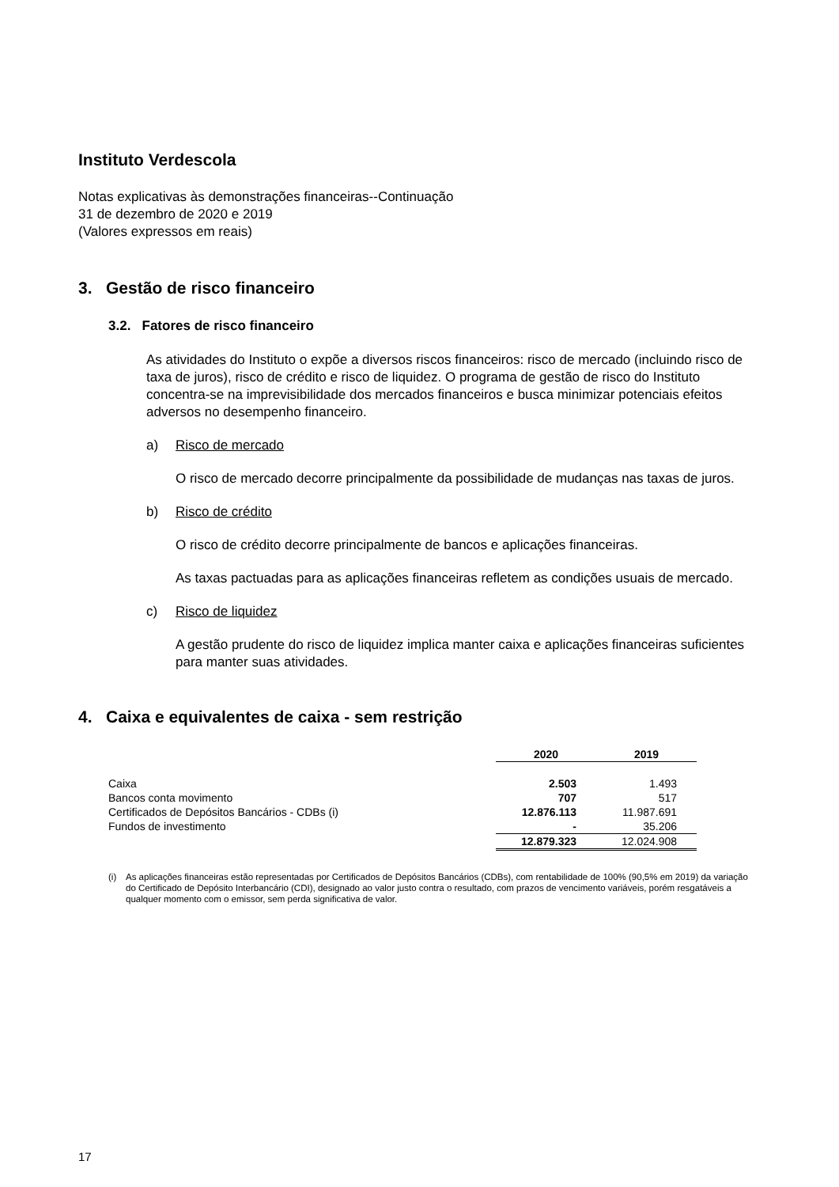Instituto Verdescola
Notas explicativas às demonstrações financeiras--Continuação
31 de dezembro de 2020 e 2019
(Valores expressos em reais)
3. Gestão de risco financeiro
3.2. Fatores de risco financeiro
As atividades do Instituto o expõe a diversos riscos financeiros: risco de mercado (incluindo risco de taxa de juros), risco de crédito e risco de liquidez. O programa de gestão de risco do Instituto concentra-se na imprevisibilidade dos mercados financeiros e busca minimizar potenciais efeitos adversos no desempenho financeiro.
a) Risco de mercado
O risco de mercado decorre principalmente da possibilidade de mudanças nas taxas de juros.
b) Risco de crédito
O risco de crédito decorre principalmente de bancos e aplicações financeiras.
As taxas pactuadas para as aplicações financeiras refletem as condições usuais de mercado.
c) Risco de liquidez
A gestão prudente do risco de liquidez implica manter caixa e aplicações financeiras suficientes para manter suas atividades.
4. Caixa e equivalentes de caixa - sem restrição
| | 2020 | 2019 |
| Caixa | 2.503 | 1.493 |
| Bancos conta movimento | 707 | 517 |
| Certificados de Depósitos Bancários - CDBs (i) | 12.876.113 | 11.987.691 |
| Fundos de investimento | - | 35.206 |
| | 12.879.323 | 12.024.908 |
(i) As aplicações financeiras estão representadas por Certificados de Depósitos Bancários (CDBs), com rentabilidade de 100% (90,5% em 2019) da variação do Certificado de Depósito Interbancário (CDI), designado ao valor justo contra o resultado, com prazos de vencimento variáveis, porém resgatáveis a qualquer momento com o emissor, sem perda significativa de valor.
17